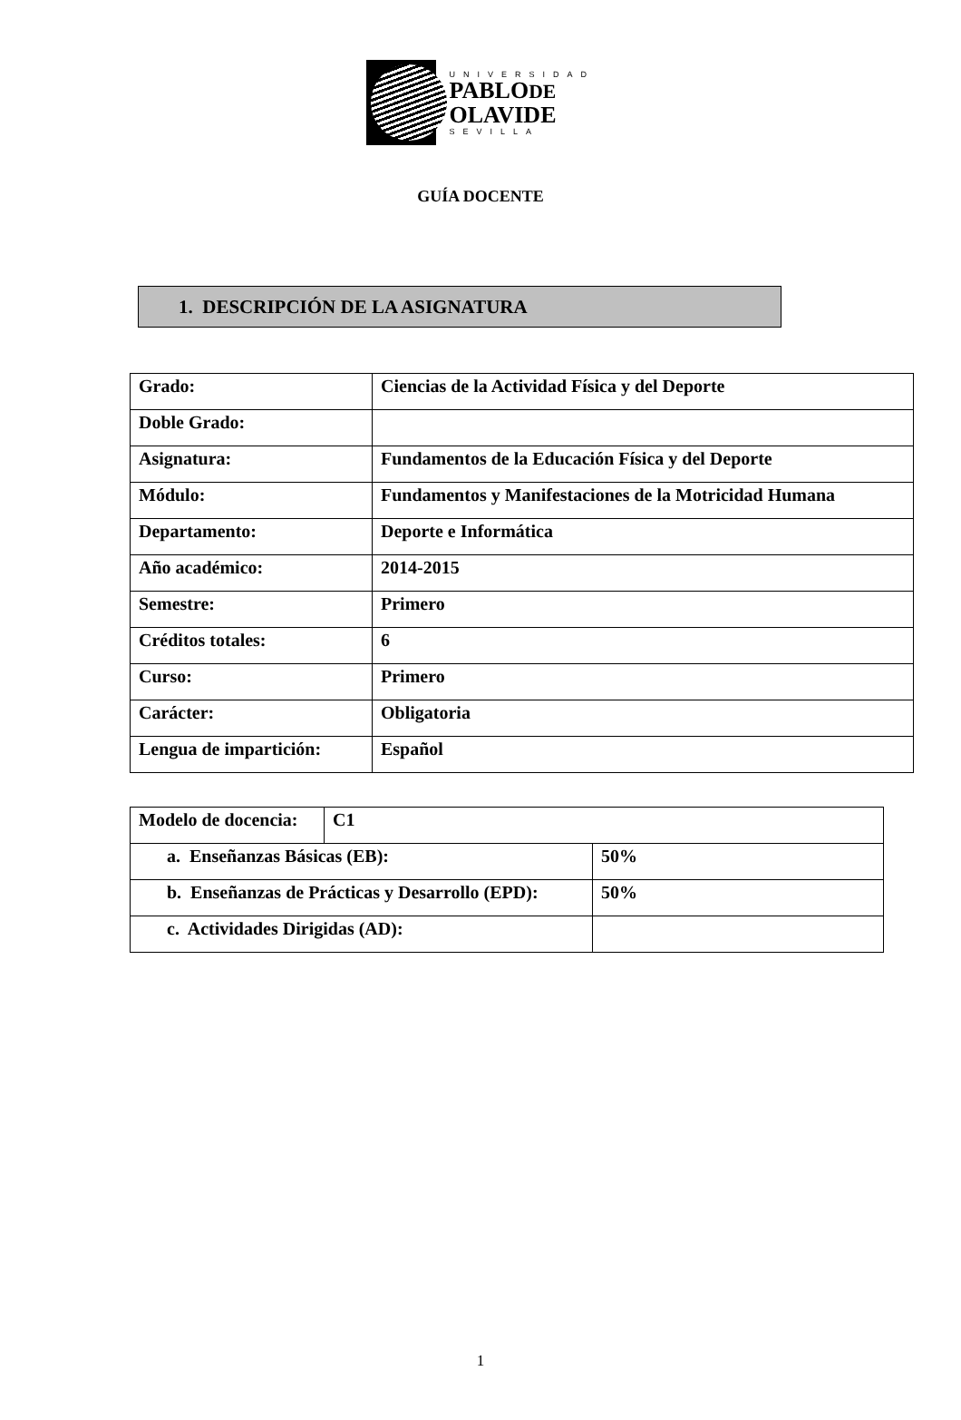UNIVERSIDAD
PABLODE
OLAVIDE
SEVILLA
GUÍA DOCENTE
1. DESCRIPCIÓN DE LA ASIGNATURA
| Grado: | Ciencias de la Actividad Física y del Deporte |
| Doble Grado: | |
| Asignatura: | Fundamentos de la Educación Física y del Deporte |
| Módulo: | Fundamentos y Manifestaciones de la Motricidad Humana |
| Departamento: | Deporte e Informática |
| Año académico: | 2014-2015 |
| Semestre: | Primero |
| Créditos totales: | 6 |
| Curso: | Primero |
| Carácter: | Obligatoria |
| Lengua de impartición: | Español |
| Modelo de docencia: | C1 | |
| a. Enseñanzas Básicas (EB): | | 50% |
| b. Enseñanzas de Prácticas y Desarrollo (EPD): | | 50% |
| c. Actividades Dirigidas (AD): | | |
1